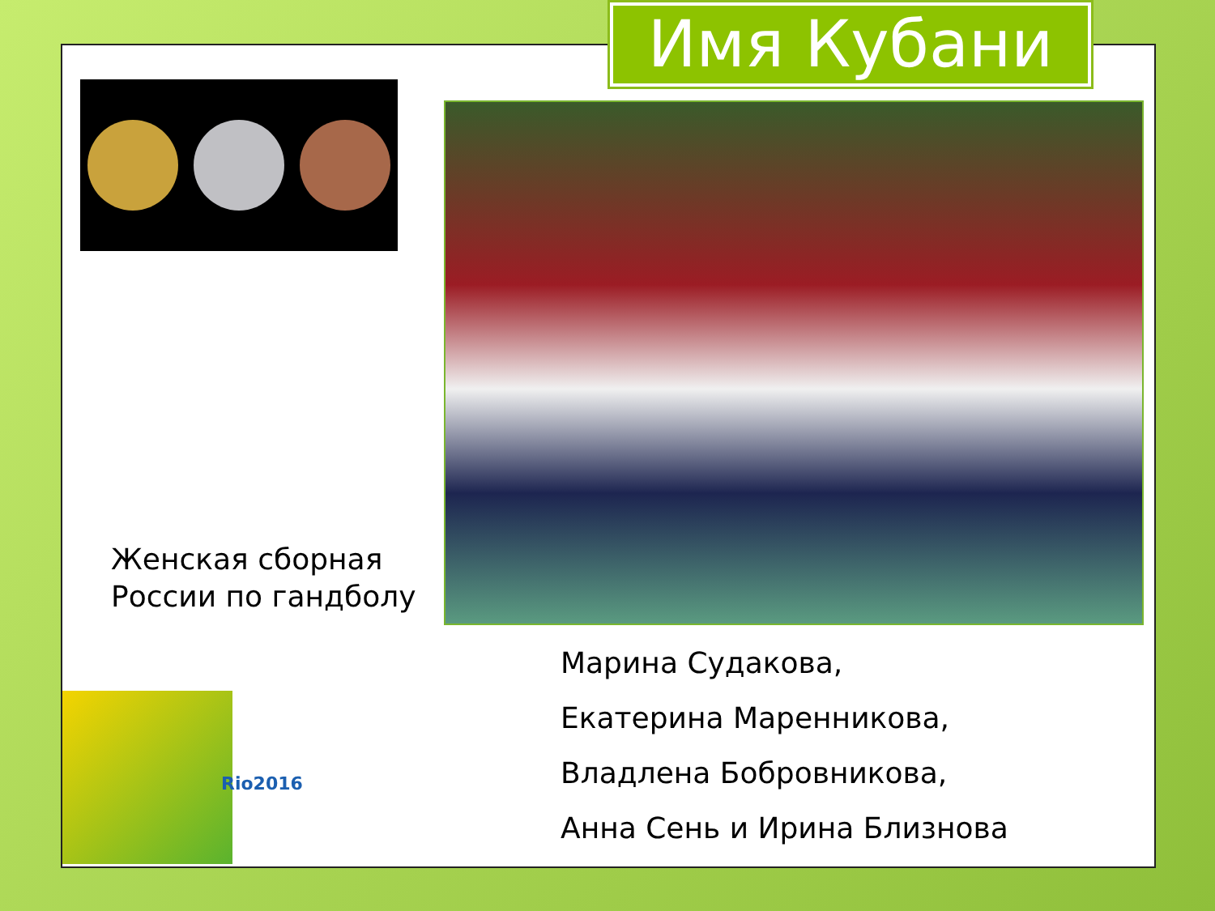Имя Кубани
Женская сборная
России по гандболу
Марина Судакова,
Екатерина Маренникова,
Владлена Бобровникова,
Анна Сень и Ирина Близнова
Rio2016